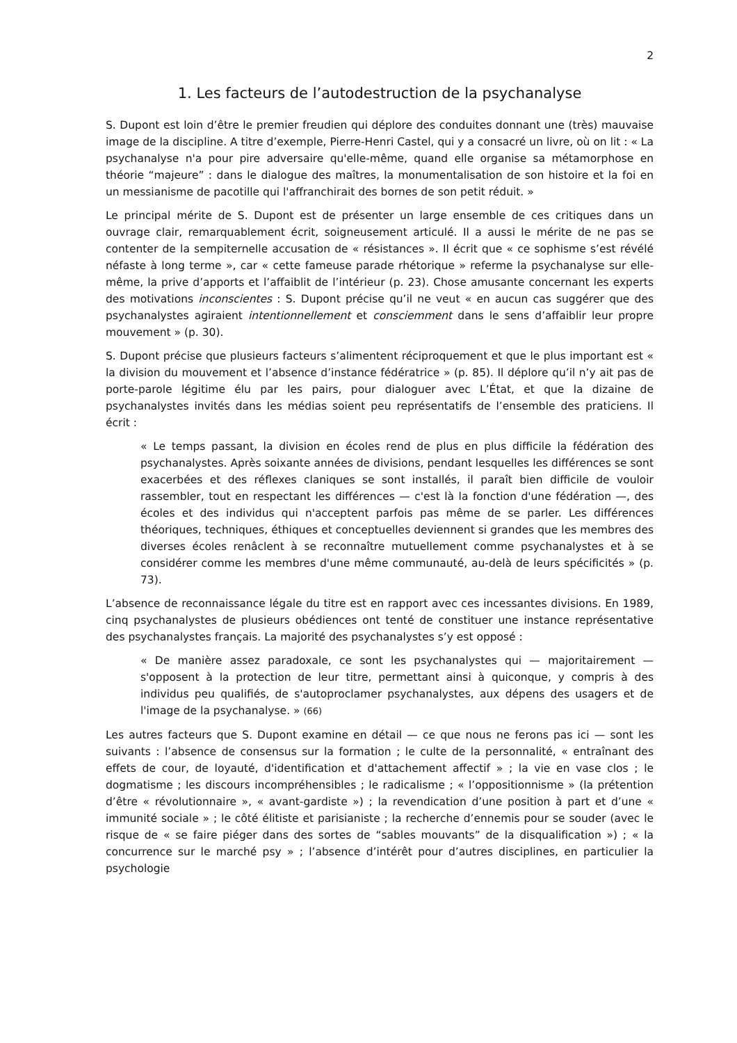2
1. Les facteurs de l’autodestruction de la psychanalyse
S. Dupont est loin d’être le premier freudien qui déplore des conduites donnant une (très) mauvaise image de la discipline. A titre d’exemple, Pierre-Henri Castel, qui y a consacré un livre, où on lit : « La psychanalyse n'a pour pire adversaire qu'elle-même, quand elle organise sa métamorphose en théorie “majeure” : dans le dialogue des maîtres, la monumentalisation de son histoire et la foi en un messianisme de pacotille qui l'affranchirait des bornes de son petit réduit. »
Le principal mérite de S. Dupont est de présenter un large ensemble de ces critiques dans un ouvrage clair, remarquablement écrit, soigneusement articulé. Il a aussi le mérite de ne pas se contenter de la sempiternelle accusation de « résistances ». Il écrit que « ce sophisme s’est révélé néfaste à long terme », car « cette fameuse parade rhétorique » referme la psychanalyse sur elle-même, la prive d’apports et l’affaiblit de l’intérieur (p. 23). Chose amusante concernant les experts des motivations inconscientes : S. Dupont précise qu’il ne veut « en aucun cas suggérer que des psychanalystes agiraient intentionnellement et consciemment dans le sens d’affaiblir leur propre mouvement » (p. 30).
S. Dupont précise que plusieurs facteurs s’alimentent réciproquement et que le plus important est « la division du mouvement et l’absence d’instance fédératrice » (p. 85). Il déplore qu’il n’y ait pas de porte-parole légitime élu par les pairs, pour dialoguer avec L’État, et que la dizaine de psychanalystes invités dans les médias soient peu représentatifs de l’ensemble des praticiens. Il écrit :
« Le temps passant, la division en écoles rend de plus en plus difficile la fédération des psychanalystes. Après soixante années de divisions, pendant lesquelles les différences se sont exacerbées et des réflexes claniques se sont installés, il paraît bien difficile de vouloir rassembler, tout en respectant les différences — c'est là la fonction d'une fédération —, des écoles et des individus qui n'acceptent parfois pas même de se parler. Les différences théoriques, techniques, éthiques et conceptuelles deviennent si grandes que les membres des diverses écoles renâclent à se reconnaître mutuellement comme psychanalystes et à se considérer comme les membres d'une même communauté, au-delà de leurs spécificités » (p. 73).
L’absence de reconnaissance légale du titre est en rapport avec ces incessantes divisions. En 1989, cinq psychanalystes de plusieurs obédiences ont tenté de constituer une instance représentative des psychanalystes français. La majorité des psychanalystes s’y est opposé :
« De manière assez paradoxale, ce sont les psychanalystes qui — majoritairement — s'opposent à la protection de leur titre, permettant ainsi à quiconque, y compris à des individus peu qualifiés, de s'autoproclamer psychanalystes, aux dépens des usagers et de l'image de la psychanalyse. » (66)
Les autres facteurs que S. Dupont examine en détail — ce que nous ne ferons pas ici — sont les suivants : l’absence de consensus sur la formation ; le culte de la personnalité, « entraînant des effets de cour, de loyauté, d'identification et d'attachement affectif » ; la vie en vase clos ; le dogmatisme ; les discours incompréhensibles ; le radicalisme ; « l’oppositionnisme » (la prétention d’être « révolutionnaire », « avant-gardiste ») ; la revendication d’une position à part et d’une « immunité sociale » ; le côté élitiste et parisianiste ; la recherche d’ennemis pour se souder (avec le risque de « se faire piéger dans des sortes de “sables mouvants” de la disqualification ») ; « la concurrence sur le marché psy » ; l’absence d’intérêt pour d’autres disciplines, en particulier la psychologie